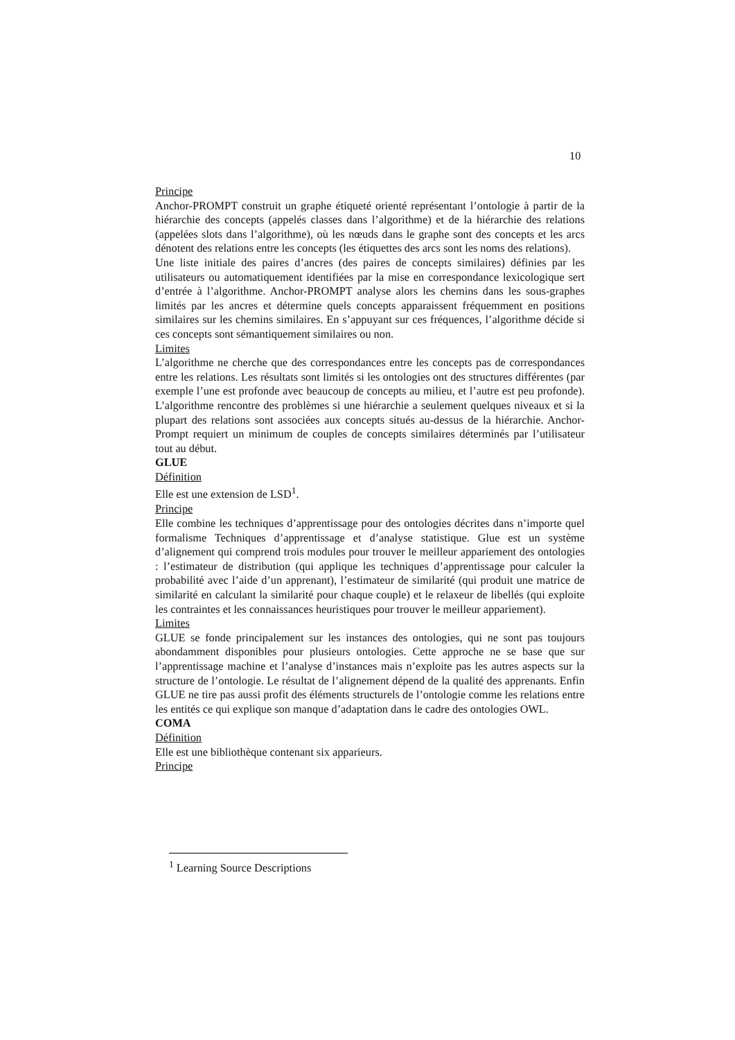10
Principe
Anchor-PROMPT construit un graphe étiqueté orienté représentant l’ontologie à partir de la hiérarchie des concepts (appelés classes dans l’algorithme) et de la hiérarchie des relations (appelées slots dans l’algorithme), où les nœuds dans le graphe sont des concepts et les arcs dénotent des relations entre les concepts (les étiquettes des arcs sont les noms des relations).
Une liste initiale des paires d’ancres (des paires de concepts similaires) définies par les utilisateurs ou automatiquement identifiées par la mise en correspondance lexicologique sert d’entrée à l’algorithme. Anchor-PROMPT analyse alors les chemins dans les sous-graphes limités par les ancres et détermine quels concepts apparaissent fréquemment en positions similaires sur les chemins similaires. En s’appuyant sur ces fréquences, l’algorithme décide si ces concepts sont sémantiquement similaires ou non.
Limites
L’algorithme ne cherche que des correspondances entre les concepts pas de correspondances entre les relations. Les résultats sont limités si les ontologies ont des structures différentes (par exemple l’une est profonde avec beaucoup de concepts au milieu, et l’autre est peu profonde). L’algorithme rencontre des problèmes si une hiérarchie a seulement quelques niveaux et si la plupart des relations sont associées aux concepts situés au-dessus de la hiérarchie. Anchor-Prompt requiert un minimum de couples de concepts similaires déterminés par l’utilisateur tout au début.
GLUE
Définition
Elle est une extension de LSD<sup>1</sup>.
Principe
Elle combine les techniques d’apprentissage pour des ontologies décrites dans n’importe quel formalisme Techniques d’apprentissage et d’analyse statistique. Glue est un système d’alignement qui comprend trois modules pour trouver le meilleur appariement des ontologies : l’estimateur de distribution (qui applique les techniques d’apprentissage pour calculer la probabilité avec l’aide d’un apprenant), l’estimateur de similarité (qui produit une matrice de similarité en calculant la similarité pour chaque couple) et le relaxeur de libellés (qui exploite les contraintes et les connaissances heuristiques pour trouver le meilleur appariement).
Limites
GLUE se fonde principalement sur les instances des ontologies, qui ne sont pas toujours abondamment disponibles pour plusieurs ontologies. Cette approche ne se base que sur l’apprentissage machine et l’analyse d’instances mais n’exploite pas les autres aspects sur la structure de l’ontologie. Le résultat de l’alignement dépend de la qualité des apprenants. Enfin GLUE ne tire pas aussi profit des éléments structurels de l’ontologie comme les relations entre les entités ce qui explique son manque d’adaptation dans le cadre des ontologies OWL.
COMA
Définition
Elle est une bibliothèque contenant six apparieurs.
Principe
<sup>1</sup> Learning Source Descriptions